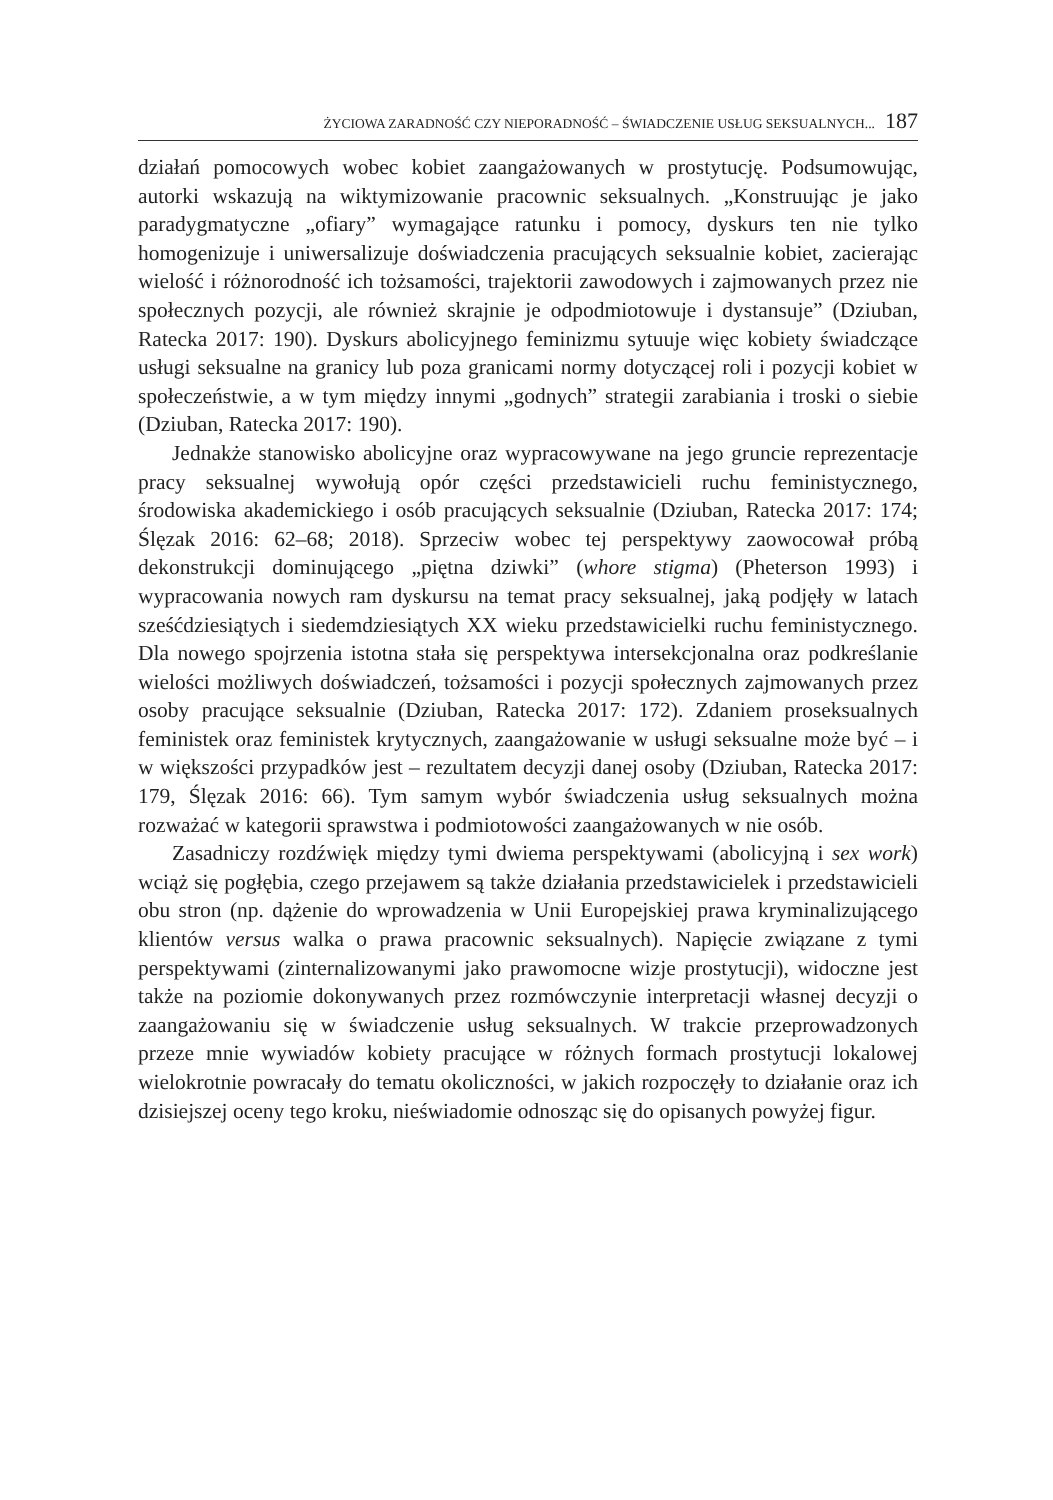ŻYCIOWA ZARADNOŚĆ CZY NIEPORADNOŚĆ – ŚWIADCZENIE USŁUG SEKSUALNYCH... 187
działań pomocowych wobec kobiet zaangażowanych w prostytucję. Podsumowując, autorki wskazują na wiktymizowanie pracownic seksualnych. „Konstruując je jako paradygmatyczne „ofiary” wymagające ratunku i pomocy, dyskurs ten nie tylko homogenizuje i uniwersalizuje doświadczenia pracujących seksualnie kobiet, zacierając wielość i różnorodność ich tożsamości, trajektorii zawodowych i zajmowanych przez nie społecznych pozycji, ale również skrajnie je odpodmiotowuje i dystansuje” (Dziuban, Ratecka 2017: 190). Dyskurs abolicyjnego feminizmu sytuuje więc kobiety świadczące usługi seksualne na granicy lub poza granicami normy dotyczącej roli i pozycji kobiet w społeczeństwie, a w tym między innymi „godnych” strategii zarabiania i troski o siebie (Dziuban, Ratecka 2017: 190).
Jednakże stanowisko abolicyjne oraz wypracowywane na jego gruncie reprezentacje pracy seksualnej wywołują opór części przedstawicieli ruchu feministycznego, środowiska akademickiego i osób pracujących seksualnie (Dziuban, Ratecka 2017: 174; Ślęzak 2016: 62–68; 2018). Sprzeciw wobec tej perspektywy zaowocował próbą dekonstrukcji dominującego „piętna dziwki” (whore stigma) (Pheterson 1993) i wypracowania nowych ram dyskursu na temat pracy seksualnej, jaką podjęły w latach sześćdziesiątych i siedemdziesiątych XX wieku przedstawicielki ruchu feministycznego. Dla nowego spojrzenia istotna stała się perspektywa intersekcjonalna oraz podkreślanie wielości możliwych doświadczeń, tożsamości i pozycji społecznych zajmowanych przez osoby pracujące seksualnie (Dziuban, Ratecka 2017: 172). Zdaniem proseksualnych feministek oraz feministek krytycznych, zaangażowanie w usługi seksualne może być – i w większości przypadków jest – rezultatem decyzji danej osoby (Dziuban, Ratecka 2017: 179, Ślęzak 2016: 66). Tym samym wybór świadczenia usług seksualnych można rozważać w kategorii sprawstwa i podmiotowości zaangażowanych w nie osób.
Zasadniczy rozdźwięk między tymi dwiema perspektywami (abolicyjną i sex work) wciąż się pogłębia, czego przejawem są także działania przedstawicielek i przedstawicieli obu stron (np. dążenie do wprowadzenia w Unii Europejskiej prawa kryminalizującego klientów versus walka o prawa pracownic seksualnych). Napięcie związane z tymi perspektywami (zinternalizowanymi jako prawomocne wizje prostytucji), widoczne jest także na poziomie dokonywanych przez rozmówczynie interpretacji własnej decyzji o zaangażowaniu się w świadczenie usług seksualnych. W trakcie przeprowadzonych przeze mnie wywiadów kobiety pracujące w różnych formach prostytucji lokalowej wielokrotnie powracały do tematu okoliczności, w jakich rozpoczęły to działanie oraz ich dzisiejszej oceny tego kroku, nieświadomie odnosząc się do opisanych powyżej figur.